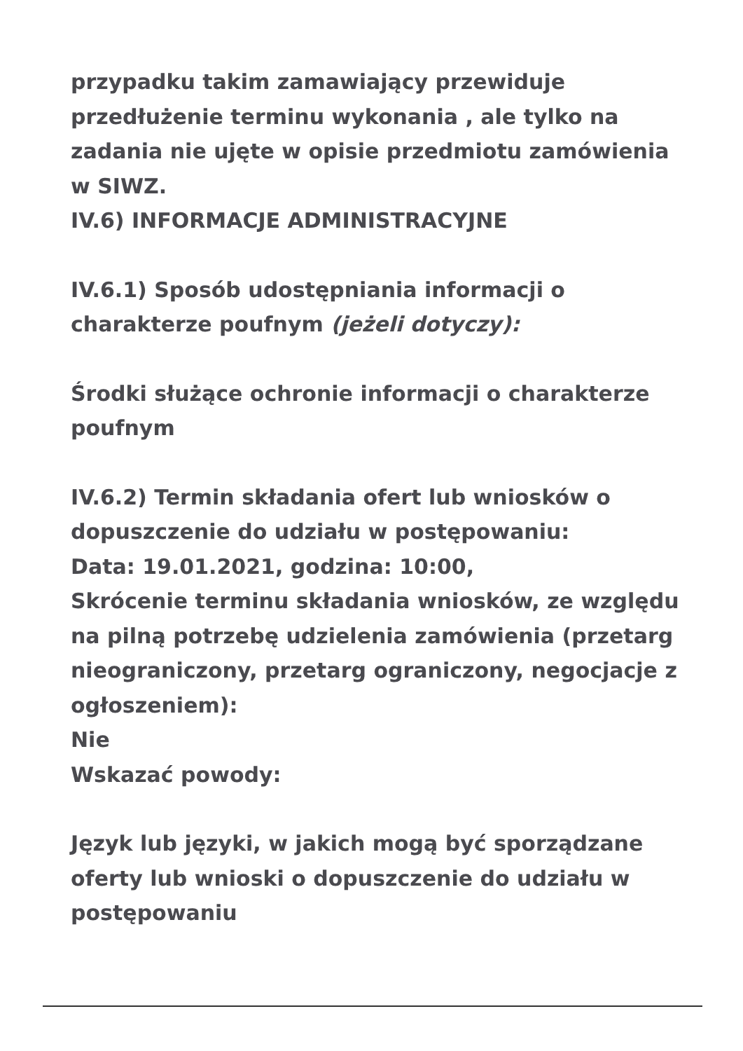przypadku takim zamawiający przewiduje przedłużenie terminu wykonania , ale tylko na zadania nie ujęte w opisie przedmiotu zamówienia w SIWZ.
IV.6) INFORMACJE ADMINISTRACYJNE
IV.6.1) Sposób udostępniania informacji o charakterze poufnym (jeżeli dotyczy):
Środki służące ochronie informacji o charakterze poufnym
IV.6.2) Termin składania ofert lub wniosków o dopuszczenie do udziału w postępowaniu:
Data: 19.01.2021, godzina: 10:00,
Skrócenie terminu składania wniosków, ze względu na pilną potrzebę udzielenia zamówienia (przetarg nieograniczony, przetarg ograniczony, negocjacje z ogłoszeniem):
Nie
Wskazać powody:
Język lub języki, w jakich mogą być sporządzane oferty lub wnioski o dopuszczenie do udziału w postępowaniu